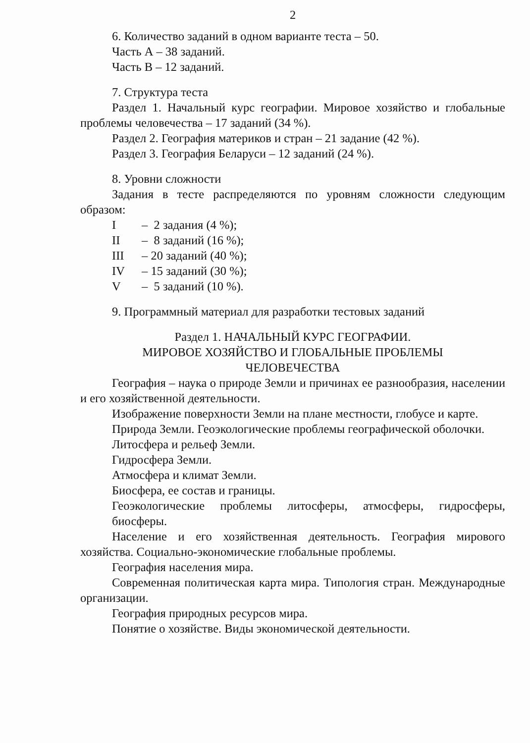2
6. Количество заданий в одном варианте теста – 50.
Часть А – 38 заданий.
Часть В – 12 заданий.
7. Структура теста
Раздел 1. Начальный курс географии. Мировое хозяйство и глобальные проблемы человечества – 17 заданий (34 %).
Раздел 2. География материков и стран – 21 задание (42 %).
Раздел 3. География Беларуси – 12 заданий (24 %).
8. Уровни сложности
Задания в тесте распределяются по уровням сложности следующим образом:
I – 2 задания (4 %);
II – 8 заданий (16 %);
III – 20 заданий (40 %);
IV – 15 заданий (30 %);
V – 5 заданий (10 %).
9. Программный материал для разработки тестовых заданий
Раздел 1. НАЧАЛЬНЫЙ КУРС ГЕОГРАФИИ.
МИРОВОЕ ХОЗЯЙСТВО И ГЛОБАЛЬНЫЕ ПРОБЛЕМЫ
ЧЕЛОВЕЧЕСТВА
География – наука о природе Земли и причинах ее разнообразия, населении и его хозяйственной деятельности.
Изображение поверхности Земли на плане местности, глобусе и карте.
Природа Земли. Геоэкологические проблемы географической оболочки.
Литосфера и рельеф Земли.
Гидросфера Земли.
Атмосфера и климат Земли.
Биосфера, ее состав и границы.
Геоэкологические проблемы литосферы, атмосферы, гидросферы, биосферы.
Население и его хозяйственная деятельность. География мирового хозяйства. Социально-экономические глобальные проблемы.
География населения мира.
Современная политическая карта мира. Типология стран. Международные организации.
География природных ресурсов мира.
Понятие о хозяйстве. Виды экономической деятельности.